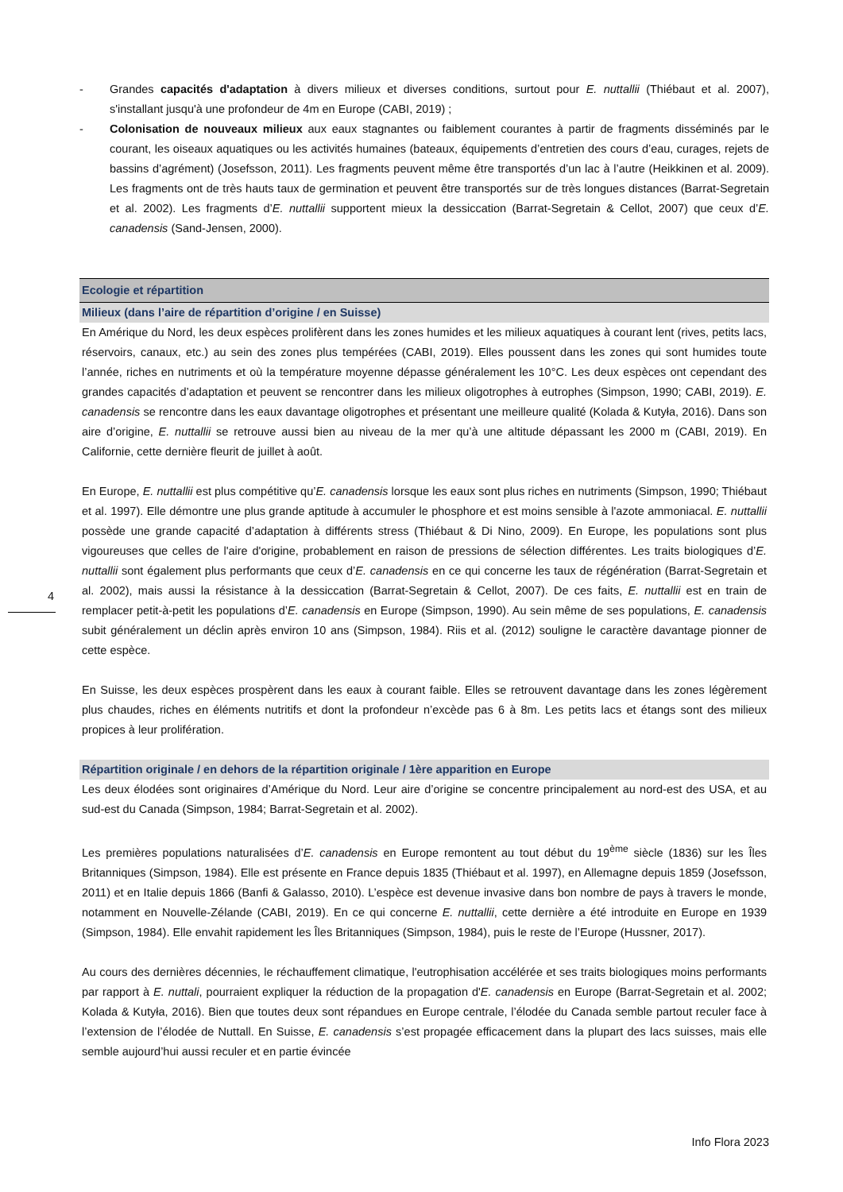- Grandes capacités d'adaptation à divers milieux et diverses conditions, surtout pour E. nuttallii (Thiébaut et al. 2007), s'installant jusqu'à une profondeur de 4m en Europe (CABI, 2019) ;
- Colonisation de nouveaux milieux aux eaux stagnantes ou faiblement courantes à partir de fragments disséminés par le courant, les oiseaux aquatiques ou les activités humaines (bateaux, équipements d’entretien des cours d’eau, curages, rejets de bassins d’agrément) (Josefsson, 2011). Les fragments peuvent même être transportés d’un lac à l’autre (Heikkinen et al. 2009). Les fragments ont de très hauts taux de germination et peuvent être transportés sur de très longues distances (Barrat-Segretain et al. 2002). Les fragments d’E. nuttallii supportent mieux la dessiccation (Barrat-Segretain & Cellot, 2007) que ceux d’E. canadensis (Sand-Jensen, 2000).
Ecologie et répartition
Milieux (dans l’aire de répartition d’origine / en Suisse)
En Amérique du Nord, les deux espèces prolifèrent dans les zones humides et les milieux aquatiques à courant lent (rives, petits lacs, réservoirs, canaux, etc.) au sein des zones plus tempérées (CABI, 2019). Elles poussent dans les zones qui sont humides toute l’année, riches en nutriments et où la température moyenne dépasse généralement les 10°C. Les deux espèces ont cependant des grandes capacités d’adaptation et peuvent se rencontrer dans les milieux oligotrophes à eutrophes (Simpson, 1990; CABI, 2019). E. canadensis se rencontre dans les eaux davantage oligotrophes et présentant une meilleure qualité (Kolada & Kutyła, 2016). Dans son aire d’origine, E. nuttallii se retrouve aussi bien au niveau de la mer qu’à une altitude dépassant les 2000 m (CABI, 2019). En Californie, cette dernière fleurit de juillet à août.
En Europe, E. nuttallii est plus compétitive qu’E. canadensis lorsque les eaux sont plus riches en nutriments (Simpson, 1990; Thiébaut et al. 1997). Elle démontre une plus grande aptitude à accumuler le phosphore et est moins sensible à l'azote ammoniacal. E. nuttallii possède une grande capacité d’adaptation à différents stress (Thiébaut & Di Nino, 2009). En Europe, les populations sont plus vigoureuses que celles de l'aire d'origine, probablement en raison de pressions de sélection différentes. Les traits biologiques d’E. nuttallii sont également plus performants que ceux d’E. canadensis en ce qui concerne les taux de régénération (Barrat-Segretain et al. 2002), mais aussi la résistance à la dessiccation (Barrat-Segretain & Cellot, 2007). De ces faits, E. nuttallii est en train de remplacer petit-à-petit les populations d’E. canadensis en Europe (Simpson, 1990). Au sein même de ses populations, E. canadensis subit généralement un déclin après environ 10 ans (Simpson, 1984). Riis et al. (2012) souligne le caractère davantage pionner de cette espèce.
En Suisse, les deux espèces prospèrent dans les eaux à courant faible. Elles se retrouvent davantage dans les zones légèrement plus chaudes, riches en éléments nutritifs et dont la profondeur n’excède pas 6 à 8m. Les petits lacs et étangs sont des milieux propices à leur prolifération.
Répartition originale / en dehors de la répartition originale / 1ère apparition en Europe
Les deux élodées sont originaires d’Amérique du Nord. Leur aire d’origine se concentre principalement au nord-est des USA, et au sud-est du Canada (Simpson, 1984; Barrat-Segretain et al. 2002).
Les premières populations naturalisées d’E. canadensis en Europe remontent au tout début du 19<sup>ème</sup> siècle (1836) sur les Îles Britanniques (Simpson, 1984). Elle est présente en France depuis 1835 (Thiébaut et al. 1997), en Allemagne depuis 1859 (Josefsson, 2011) et en Italie depuis 1866 (Banfi & Galasso, 2010). L’espèce est devenue invasive dans bon nombre de pays à travers le monde, notamment en Nouvelle-Zélande (CABI, 2019). En ce qui concerne E. nuttallii, cette dernière a été introduite en Europe en 1939 (Simpson, 1984). Elle envahit rapidement les Îles Britanniques (Simpson, 1984), puis le reste de l’Europe (Hussner, 2017).
Au cours des dernières décennies, le réchauffement climatique, l'eutrophisation accélérée et ses traits biologiques moins performants par rapport à E. nuttali, pourraient expliquer la réduction de la propagation d'E. canadensis en Europe (Barrat-Segretain et al. 2002; Kolada & Kutyła, 2016). Bien que toutes deux sont répandues en Europe centrale, l’élodée du Canada semble partout reculer face à l’extension de l’élodée de Nuttall. En Suisse, E. canadensis s’est propagée efficacement dans la plupart des lacs suisses, mais elle semble aujourd’hui aussi reculer et en partie évincée
4
Info Flora 2023